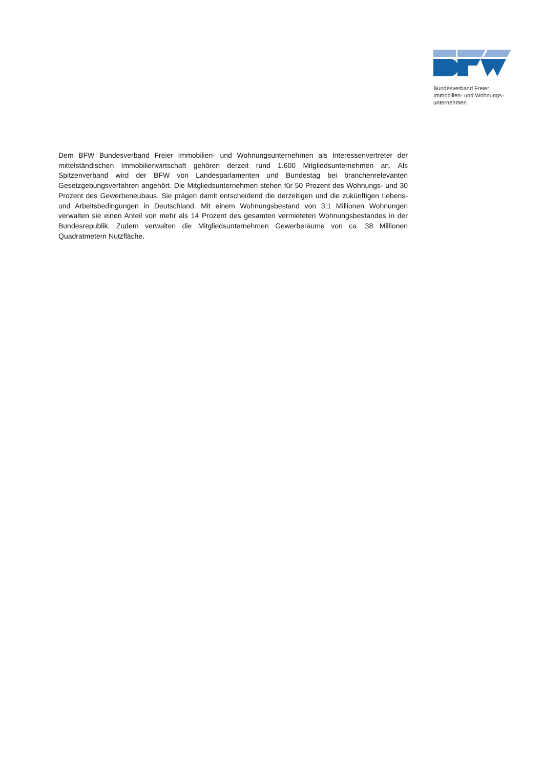Bundesverband Freier
Immobilien- und Wohnungs-
unternehmen
Dem BFW Bundesverband Freier Immobilien- und Wohnungsunternehmen als Interessenvertreter der mittelständischen Immobilienwirtschaft gehören derzeit rund 1.600 Mitgliedsunternehmen an. Als Spitzenverband wird der BFW von Landesparlamenten und Bundestag bei branchenrelevanten Gesetzgebungsverfahren angehört. Die Mitgliedsunternehmen stehen für 50 Prozent des Wohnungs- und 30 Prozent des Gewerbeneubaus. Sie prägen damit entscheidend die derzeitigen und die zukünftigen Lebens- und Arbeitsbedingungen in Deutschland. Mit einem Wohnungsbestand von 3,1 Millionen Wohnungen verwalten sie einen Anteil von mehr als 14 Prozent des gesamten vermieteten Wohnungsbestandes in der Bundesrepublik. Zudem verwalten die Mitgliedsunternehmen Gewerberäume von ca. 38 Millionen Quadratmetern Nutzfläche.